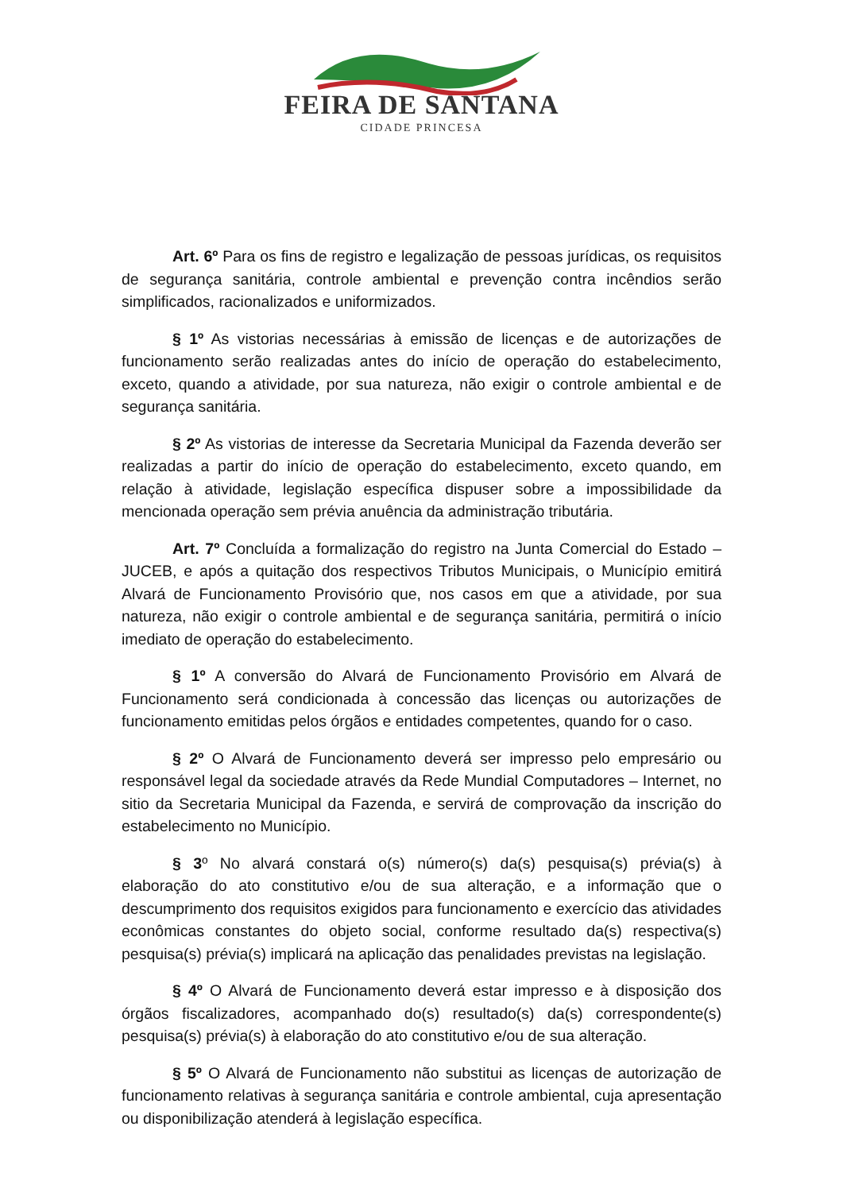FEIRA DE SANTANA
CIDADE PRINCESA
Art. 6º Para os fins de registro e legalização de pessoas jurídicas, os requisitos de segurança sanitária, controle ambiental e prevenção contra incêndios serão simplificados, racionalizados e uniformizados.
§ 1º As vistorias necessárias à emissão de licenças e de autorizações de funcionamento serão realizadas antes do início de operação do estabelecimento, exceto, quando a atividade, por sua natureza, não exigir o controle ambiental e de segurança sanitária.
§ 2º As vistorias de interesse da Secretaria Municipal da Fazenda deverão ser realizadas a partir do início de operação do estabelecimento, exceto quando, em relação à atividade, legislação específica dispuser sobre a impossibilidade da mencionada operação sem prévia anuência da administração tributária.
Art. 7º Concluída a formalização do registro na Junta Comercial do Estado – JUCEB, e após a quitação dos respectivos Tributos Municipais, o Município emitirá Alvará de Funcionamento Provisório que, nos casos em que a atividade, por sua natureza, não exigir o controle ambiental e de segurança sanitária, permitirá o início imediato de operação do estabelecimento.
§ 1º A conversão do Alvará de Funcionamento Provisório em Alvará de Funcionamento será condicionada à concessão das licenças ou autorizações de funcionamento emitidas pelos órgãos e entidades competentes, quando for o caso.
§ 2º O Alvará de Funcionamento deverá ser impresso pelo empresário ou responsável legal da sociedade através da Rede Mundial Computadores – Internet, no sitio da Secretaria Municipal da Fazenda, e servirá de comprovação da inscrição do estabelecimento no Município.
§ 3º No alvará constará o(s) número(s) da(s) pesquisa(s) prévia(s) à elaboração do ato constitutivo e/ou de sua alteração, e a informação que o descumprimento dos requisitos exigidos para funcionamento e exercício das atividades econômicas constantes do objeto social, conforme resultado da(s) respectiva(s) pesquisa(s) prévia(s) implicará na aplicação das penalidades previstas na legislação.
§ 4º O Alvará de Funcionamento deverá estar impresso e à disposição dos órgãos fiscalizadores, acompanhado do(s) resultado(s) da(s) correspondente(s) pesquisa(s) prévia(s) à elaboração do ato constitutivo e/ou de sua alteração.
§ 5º O Alvará de Funcionamento não substitui as licenças de autorização de funcionamento relativas à segurança sanitária e controle ambiental, cuja apresentação ou disponibilização atenderá à legislação específica.